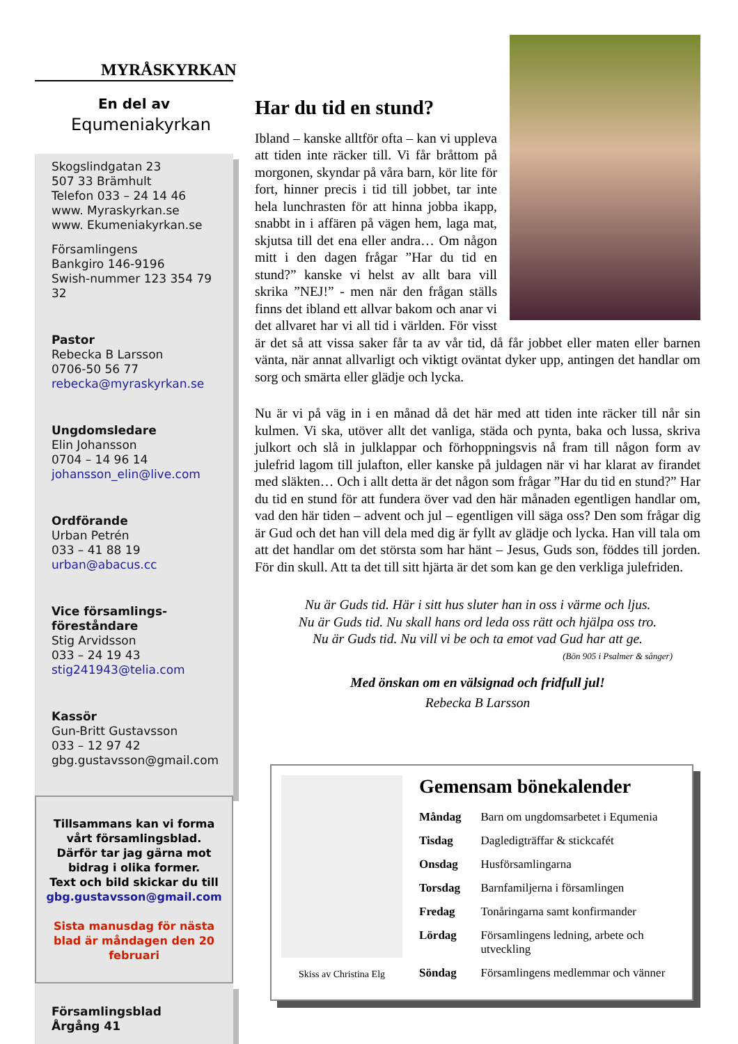MYRÅSKYRKAN
En del av
Equmeniakyrkan
Skogslindgatan 23
507 33 Brämhult
Telefon 033 – 24 14 46
www. Myraskyrkan.se
www. Ekumeniakyrkan.se
Församlingens
Bankgiro 146-9196
Swish-nummer 123 354 79 32
Pastor
Rebecka B Larsson
0706-50 56 77
rebecka@myraskyrkan.se
Ungdomsledare
Elin Johansson
0704 – 14 96 14
johansson_elin@live.com
Ordförande
Urban Petrén
033 – 41 88 19
urban@abacus.cc
Vice församlings-
föreståndare
Stig Arvidsson
033 – 24 19 43
stig241943@telia.com
Kassör
Gun-Britt Gustavsson
033 – 12 97 42
gbg.gustavsson@gmail.com
Tillsammans kan vi forma vårt församlingsblad.
Därför tar jag gärna mot bidrag i olika former.
Text och bild skickar du till
gbg.gustavsson@gmail.com
Sista manusdag för nästa blad är måndagen den 20 februari
Församlingsblad
Årgång 41
Har du tid en stund?
Ibland – kanske alltför ofta – kan vi uppleva att tiden inte räcker till. Vi får bråttom på morgonen, skyndar på våra barn, kör lite för fort, hinner precis i tid till jobbet, tar inte hela lunchrasten för att hinna jobba ikapp, snabbt in i affären på vägen hem, laga mat, skjutsa till det ena eller andra… Om någon mitt i den dagen frågar ”Har du tid en stund?” kanske vi helst av allt bara vill skrika ”NEJ!” - men när den frågan ställs finns det ibland ett allvar bakom och anar vi det allvaret har vi all tid i världen. För visst är det så att vissa saker får ta av vår tid, då får jobbet eller maten eller barnen vänta, när annat allvarligt och viktigt oväntat dyker upp, antingen det handlar om sorg och smärta eller glädje och lycka.
Nu är vi på väg in i en månad då det här med att tiden inte räcker till når sin kulmen. Vi ska, utöver allt det vanliga, städa och pynta, baka och lussa, skriva julkort och slå in julklappar och förhoppningsvis nå fram till någon form av julefrid lagom till julafton, eller kanske på juldagen när vi har klarat av firandet med släkten… Och i allt detta är det någon som frågar ”Har du tid en stund?” Har du tid en stund för att fundera över vad den här månaden egentligen handlar om, vad den här tiden – advent och jul – egentligen vill säga oss? Den som frågar dig är Gud och det han vill dela med dig är fyllt av glädje och lycka. Han vill tala om att det handlar om det största som har hänt – Jesus, Guds son, föddes till jorden. För din skull. Att ta det till sitt hjärta är det som kan ge den verkliga julefriden.
Nu är Guds tid. Här i sitt hus sluter han in oss i värme och ljus.
Nu är Guds tid. Nu skall hans ord leda oss rätt och hjälpa oss tro.
Nu är Guds tid. Nu vill vi be och ta emot vad Gud har att ge.
(Bön 905 i Psalmer & sånger)
Med önskan om en välsignad och fridfull jul!
Rebecka B Larsson
Skiss av Christina Elg
Gemensam bönekalender
| Måndag | Barn om ungdomsarbetet i Equmenia |
| Tisdag | Dagledigträffar & stickcafét |
| Onsdag | Husförsamlingarna |
| Torsdag | Barnfamiljerna i församlingen |
| Fredag | Tonåringarna samt konfirmander |
| Lördag | Församlingens ledning, arbete och utveckling |
| Söndag | Församlingens medlemmar och vänner |